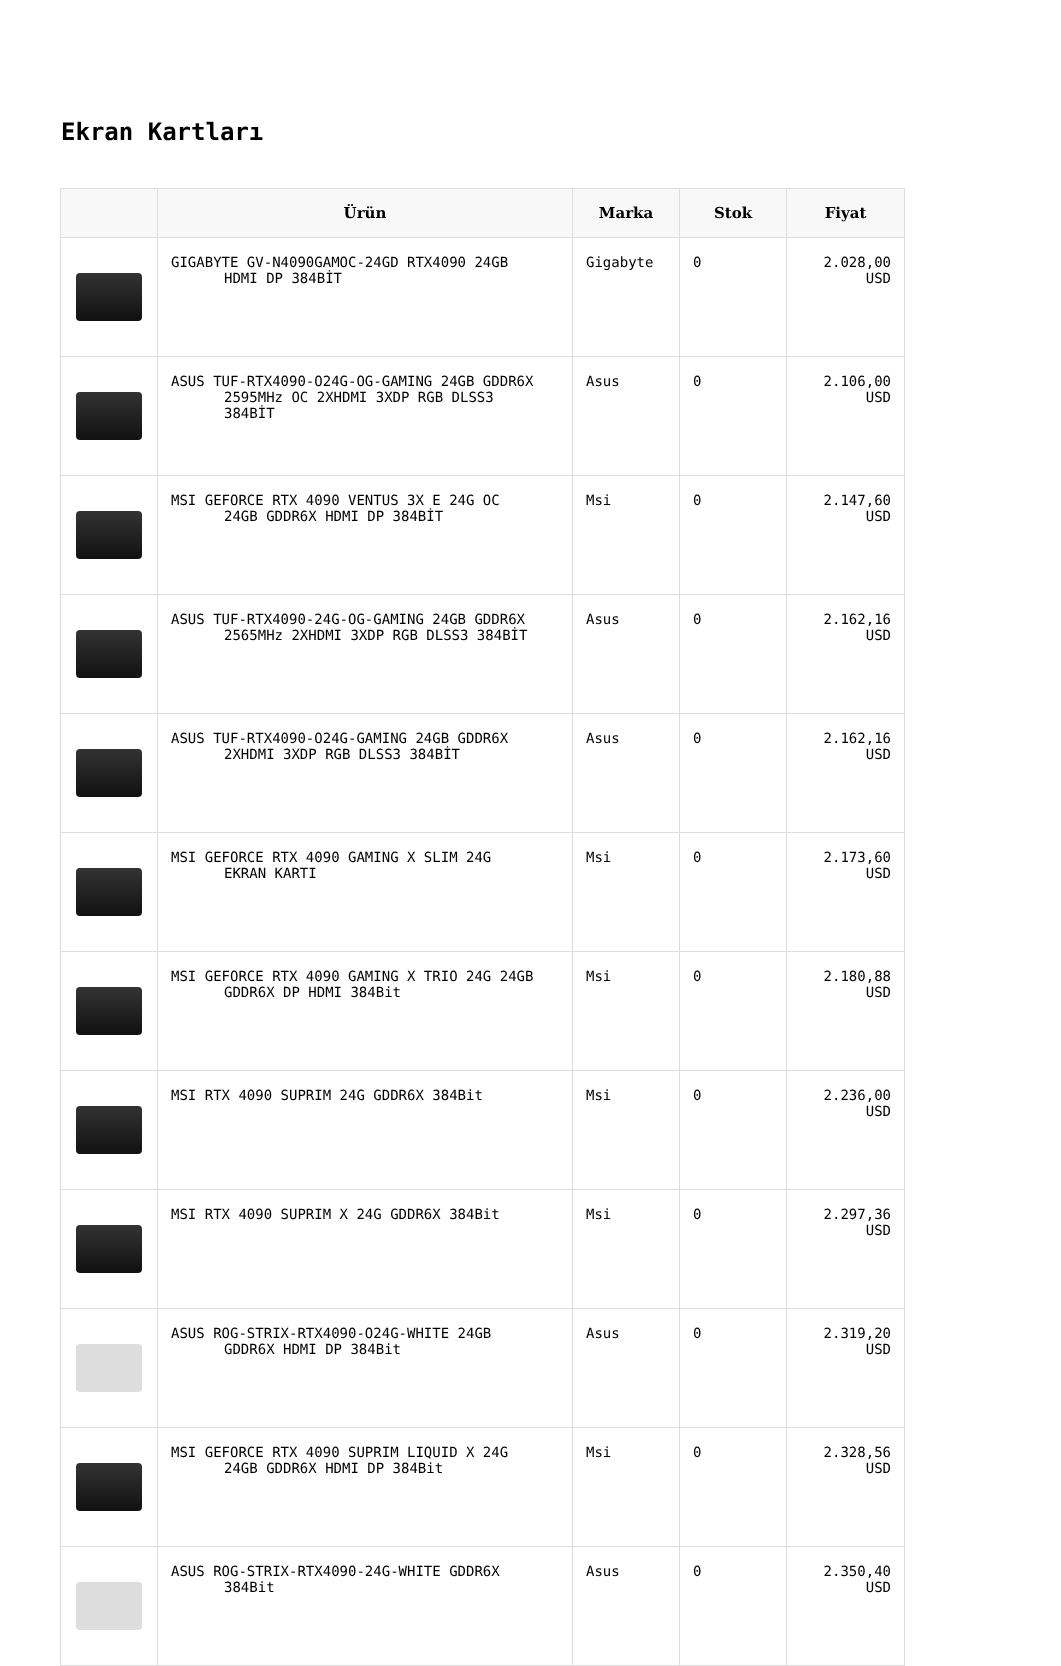Ekran Kartları
| | Ürün | Marka | Stok | Fiyat |
| --- | --- | --- | --- | --- |
| | GIGABYTE GV-N4090GAMOC-24GD RTX4090 24GB HDMI DP 384BİT | Gigabyte | 0 | 2.028,00 USD |
| | ASUS TUF-RTX4090-O24G-OG-GAMING 24GB GDDR6X 2595MHz OC 2XHDMI 3XDP RGB DLSS3 384BİT | Asus | 0 | 2.106,00 USD |
| | MSI GEFORCE RTX 4090 VENTUS 3X E 24G OC 24GB GDDR6X HDMI DP 384BİT | Msi | 0 | 2.147,60 USD |
| | ASUS TUF-RTX4090-24G-OG-GAMING 24GB GDDR6X 2565MHz 2XHDMI 3XDP RGB DLSS3 384BİT | Asus | 0 | 2.162,16 USD |
| | ASUS TUF-RTX4090-O24G-GAMING 24GB GDDR6X 2XHDMI 3XDP RGB DLSS3 384BİT | Asus | 0 | 2.162,16 USD |
| | MSI GEFORCE RTX 4090 GAMING X SLIM 24G EKRAN KARTI | Msi | 0 | 2.173,60 USD |
| | MSI GEFORCE RTX 4090 GAMING X TRIO 24G 24GB GDDR6X DP HDMI 384Bit | Msi | 0 | 2.180,88 USD |
| | MSI RTX 4090 SUPRIM 24G GDDR6X 384Bit | Msi | 0 | 2.236,00 USD |
| | MSI RTX 4090 SUPRIM X 24G GDDR6X 384Bit | Msi | 0 | 2.297,36 USD |
| | ASUS ROG-STRIX-RTX4090-O24G-WHITE 24GB GDDR6X HDMI DP 384Bit | Asus | 0 | 2.319,20 USD |
| | MSI GEFORCE RTX 4090 SUPRIM LIQUID X 24G 24GB GDDR6X HDMI DP 384Bit | Msi | 0 | 2.328,56 USD |
| | ASUS ROG-STRIX-RTX4090-24G-WHITE GDDR6X 384Bit | Asus | 0 | 2.350,40 USD |